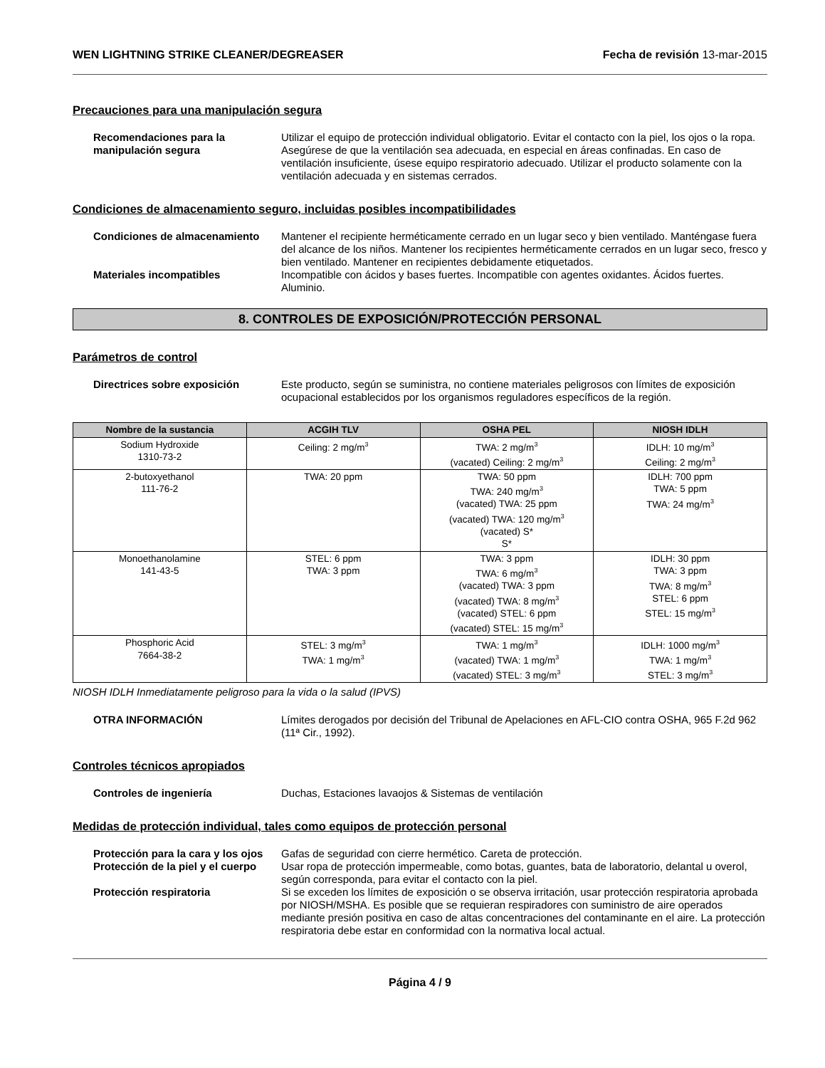WEN LIGHTNING STRIKE CLEANER/DEGREASER Fecha de revisión 13-mar-2015
Precauciones para una manipulación segura
Recomendaciones para la manipulación segura
Utilizar el equipo de protección individual obligatorio. Evitar el contacto con la piel, los ojos o la ropa. Asegúrese de que la ventilación sea adecuada, en especial en áreas confinadas. En caso de ventilación insuficiente, úsese equipo respiratorio adecuado. Utilizar el producto solamente con la ventilación adecuada y en sistemas cerrados.
Condiciones de almacenamiento seguro, incluidas posibles incompatibilidades
Condiciones de almacenamiento Mantener el recipiente herméticamente cerrado en un lugar seco y bien ventilado. Manténgase fuera del alcance de los niños. Mantener los recipientes herméticamente cerrados en un lugar seco, fresco y bien ventilado. Mantener en recipientes debidamente etiquetados.
Materiales incompatibles Incompatible con ácidos y bases fuertes. Incompatible con agentes oxidantes. Ácidos fuertes. Aluminio.
8. CONTROLES DE EXPOSICIÓN/PROTECCIÓN PERSONAL
Parámetros de control
Directrices sobre exposición Este producto, según se suministra, no contiene materiales peligrosos con límites de exposición ocupacional establecidos por los organismos reguladores específicos de la región.
| Nombre de la sustancia | ACGIH TLV | OSHA PEL | NIOSH IDLH |
| --- | --- | --- | --- |
| Sodium Hydroxide 1310-73-2 | Ceiling: 2 mg/m<sup>3</sup> | TWA: 2 mg/m<sup>3</sup> (vacated) Ceiling: 2 mg/m<sup>3</sup> | IDLH: 10 mg/m<sup>3</sup> Ceiling: 2 mg/m<sup>3</sup> |
| 2-butoxyethanol 111-76-2 | TWA: 20 ppm | TWA: 50 ppm TWA: 240 mg/m<sup>3</sup> (vacated) TWA: 25 ppm (vacated) TWA: 120 mg/m<sup>3</sup> (vacated) S* S* | IDLH: 700 ppm TWA: 5 ppm TWA: 24 mg/m<sup>3</sup> |
| Monoethanolamine 141-43-5 | STEL: 6 ppm TWA: 3 ppm | TWA: 3 ppm TWA: 6 mg/m<sup>3</sup> (vacated) TWA: 3 ppm (vacated) TWA: 8 mg/m<sup>3</sup> (vacated) STEL: 6 ppm (vacated) STEL: 15 mg/m<sup>3</sup> | IDLH: 30 ppm TWA: 3 ppm TWA: 8 mg/m<sup>3</sup> STEL: 6 ppm STEL: 15 mg/m<sup>3</sup> |
| Phosphoric Acid 7664-38-2 | STEL: 3 mg/m<sup>3</sup> TWA: 1 mg/m<sup>3</sup> | TWA: 1 mg/m<sup>3</sup> (vacated) TWA: 1 mg/m<sup>3</sup> (vacated) STEL: 3 mg/m<sup>3</sup> | IDLH: 1000 mg/m<sup>3</sup> TWA: 1 mg/m<sup>3</sup> STEL: 3 mg/m<sup>3</sup> |
NIOSH IDLH Inmediatamente peligroso para la vida o la salud (IPVS)
OTRA INFORMACIÓN Límites derogados por decisión del Tribunal de Apelaciones en AFL-CIO contra OSHA, 965 F.2d 962 (11ª Cir., 1992).
Controles técnicos apropiados
Controles de ingeniería Duchas, Estaciones lavaojos & Sistemas de ventilación
Medidas de protección individual, tales como equipos de protección personal
Protección para la cara y los ojos
Gafas de seguridad con cierre hermético. Careta de protección.
Protección de la piel y el cuerpo
Usar ropa de protección impermeable, como botas, guantes, bata de laboratorio, delantal u overol, según corresponda, para evitar el contacto con la piel.
Protección respiratoria Si se exceden los límites de exposición o se observa irritación, usar protección respiratoria aprobada por NIOSH/MSHA. Es posible que se requieran respiradores con suministro de aire operados mediante presión positiva en caso de altas concentraciones del contaminante en el aire. La protección respiratoria debe estar en conformidad con la normativa local actual.
Página 4 / 9